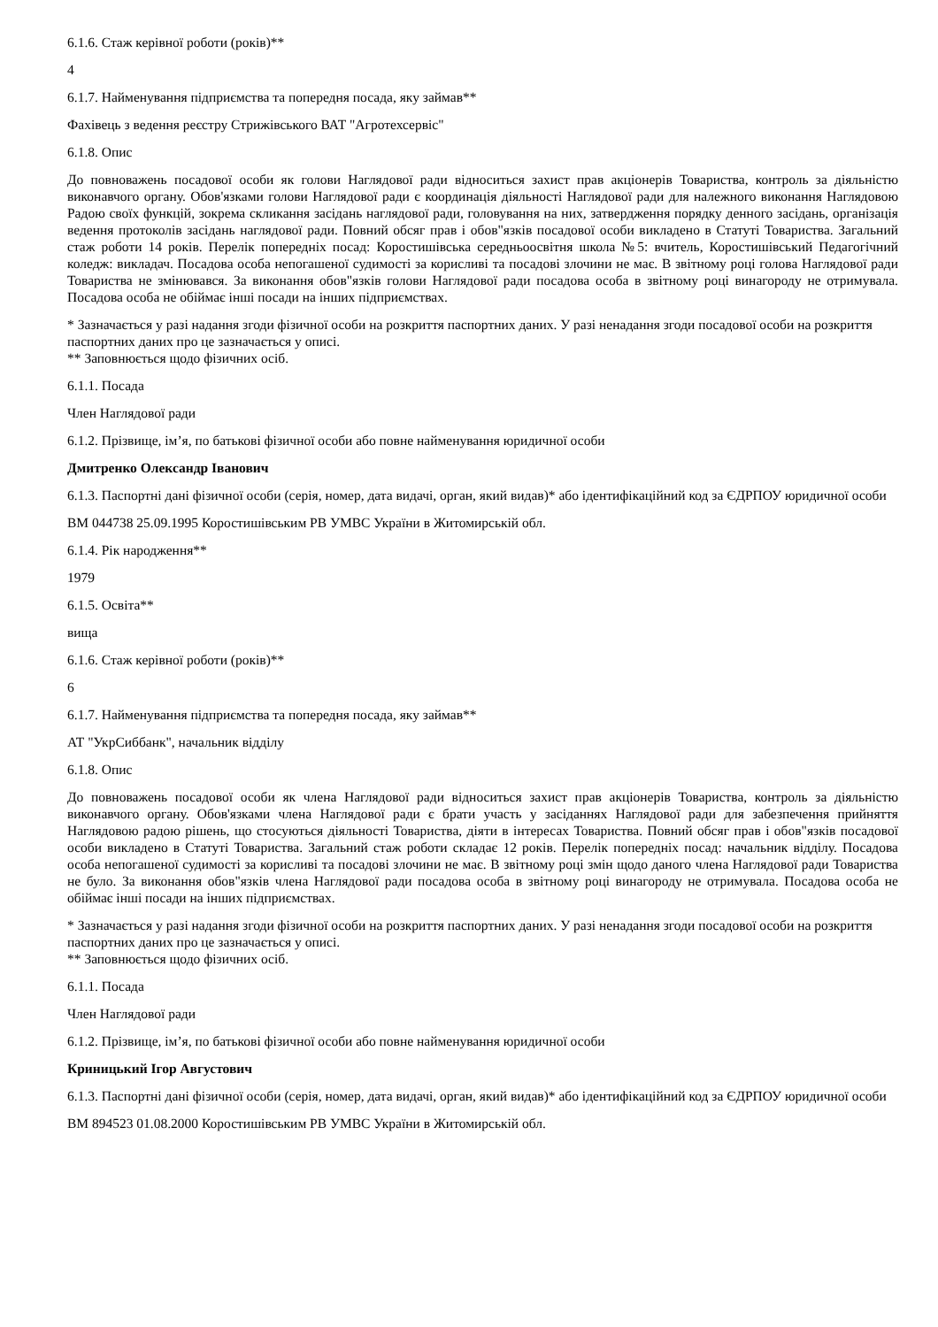6.1.6. Стаж керівної роботи (років)**
4
6.1.7. Найменування підприємства та попередня посада, яку займав**
Фахівець з ведення реєстру Стрижівського ВАТ "Агротехсервіс"
6.1.8. Опис
До повноважень посадової особи як голови Наглядової ради відноситься захист прав акціонерів Товариства, контроль за діяльністю виконавчого органу. Обов'язками голови Наглядової ради є координація діяльності Наглядової ради для належного виконання Наглядовою Радою своїх функцій, зокрема скликання засідань наглядової ради, головування на них, затвердження порядку денного засідань, організація ведення протоколів засідань наглядової ради. Повний обсяг прав і обов"язків посадової особи викладено в Статуті Товариства. Загальний стаж роботи 14 років. Перелік попередніх посад: Коростишівська середньоосвітня школа №5: вчитель, Коростишівський Педагогічний коледж: викладач. Посадова особа непогашеної судимості за корисливі та посадові злочини не має. В звітному році голова Наглядової ради Товариства не змінювався. За виконання обов"язків голови Наглядової ради посадова особа в звітному році винагороду не отримувала. Посадова особа не обіймає інші посади на інших підприємствах.
* Зазначається у разі надання згоди фізичної особи на розкриття паспортних даних. У разі ненадання згоди посадової особи на розкриття паспортних даних про це зазначається у описі.
** Заповнюється щодо фізичних осіб.
6.1.1. Посада
Член Наглядової ради
6.1.2. Прізвище, ім’я, по батькові фізичної особи або повне найменування юридичної особи
Дмитренко Олександр Іванович
6.1.3. Паспортні дані фізичної особи (серія, номер, дата видачі, орган, який видав)* або ідентифікаційний код за ЄДРПОУ юридичної особи
ВМ 044738 25.09.1995 Коростишівським РВ УМВС України в Житомирській обл.
6.1.4. Рік народження**
1979
6.1.5. Освіта**
вища
6.1.6. Стаж керівної роботи (років)**
6
6.1.7. Найменування підприємства та попередня посада, яку займав**
АТ "УкрСиббанк", начальник відділу
6.1.8. Опис
До повноважень посадової особи як члена Наглядової ради відноситься захист прав акціонерів Товариства, контроль за діяльністю виконавчого органу. Обов'язками члена Наглядової ради є брати участь у засіданнях Наглядової ради для забезпечення прийняття Наглядовою радою рішень, що стосуються діяльності Товариства, діяти в інтересах Товариства. Повний обсяг прав і обов"язків посадової особи викладено в Статуті Товариства. Загальний стаж роботи складає 12 років. Перелік попередніх посад: начальник відділу. Посадова особа непогашеної судимості за корисливі та посадові злочини не має. В звітному році змін щодо даного члена Наглядової ради Товариства не було. За виконання обов"язків члена Наглядової ради посадова особа в звітному році винагороду не отримувала. Посадова особа не обіймає інші посади на інших підприємствах.
* Зазначається у разі надання згоди фізичної особи на розкриття паспортних даних. У разі ненадання згоди посадової особи на розкриття паспортних даних про це зазначається у описі.
** Заповнюється щодо фізичних осіб.
6.1.1. Посада
Член Наглядової ради
6.1.2. Прізвище, ім’я, по батькові фізичної особи або повне найменування юридичної особи
Криницький Ігор Августович
6.1.3. Паспортні дані фізичної особи (серія, номер, дата видачі, орган, який видав)* або ідентифікаційний код за ЄДРПОУ юридичної особи
ВМ 894523 01.08.2000 Коростишівським РВ УМВС України в Житомирській обл.